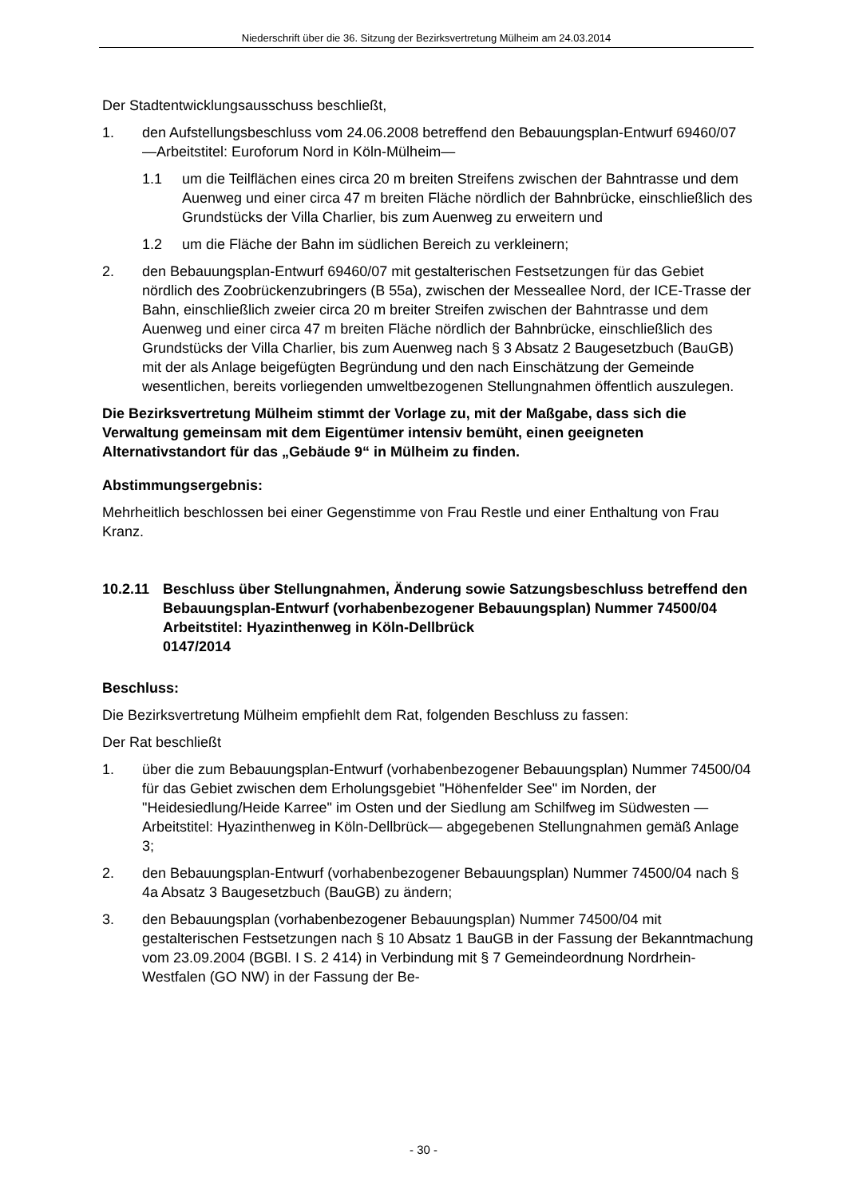Niederschrift über die 36. Sitzung der Bezirksvertretung Mülheim am 24.03.2014
Der Stadtentwicklungsausschuss beschließt,
1. den Aufstellungsbeschluss vom 24.06.2008 betreffend den Bebauungsplan-Entwurf 69460/07 —Arbeitstitel: Euroforum Nord in Köln-Mülheim—
1.1 um die Teilflächen eines circa 20 m breiten Streifens zwischen der Bahntrasse und dem Auenweg und einer circa 47 m breiten Fläche nördlich der Bahnbrücke, einschließlich des Grundstücks der Villa Charlier, bis zum Auenweg zu erweitern und
1.2 um die Fläche der Bahn im südlichen Bereich zu verkleinern;
2. den Bebauungsplan-Entwurf 69460/07 mit gestalterischen Festsetzungen für das Gebiet nördlich des Zoobrückenzubringers (B 55a), zwischen der Messeallee Nord, der ICE-Trasse der Bahn, einschließlich zweier circa 20 m breiter Streifen zwischen der Bahntrasse und dem Auenweg und einer circa 47 m breiten Fläche nördlich der Bahnbrücke, einschließlich des Grundstücks der Villa Charlier, bis zum Auenweg nach § 3 Absatz 2 Baugesetzbuch (BauGB) mit der als Anlage beigefügten Begründung und den nach Einschätzung der Gemeinde wesentlichen, bereits vorliegenden umweltbezogenen Stellungnahmen öffentlich auszulegen.
Die Bezirksvertretung Mülheim stimmt der Vorlage zu, mit der Maßgabe, dass sich die Verwaltung gemeinsam mit dem Eigentümer intensiv bemüht, einen geeigneten Alternativstandort für das „Gebäude 9“ in Mülheim zu finden.
Abstimmungsergebnis:
Mehrheitlich beschlossen bei einer Gegenstimme von Frau Restle und einer Enthaltung von Frau Kranz.
10.2.11 Beschluss über Stellungnahmen, Änderung sowie Satzungsbeschluss betreffend den Bebauungsplan-Entwurf (vorhabenbezogener Bebauungsplan) Nummer 74500/04
Arbeitstitel: Hyazinthenweg in Köln-Dellbrück
0147/2014
Beschluss:
Die Bezirksvertretung Mülheim empfiehlt dem Rat, folgenden Beschluss zu fassen:
Der Rat beschließt
1. über die zum Bebauungsplan-Entwurf (vorhabenbezogener Bebauungsplan) Nummer 74500/04 für das Gebiet zwischen dem Erholungsgebiet "Höhenfelder See" im Norden, der "Heidesiedlung/Heide Karree" im Osten und der Siedlung am Schilfweg im Südwesten —Arbeitstitel: Hyazinthenweg in Köln-Dellbrück— abgegebenen Stellungnahmen gemäß Anlage 3;
2. den Bebauungsplan-Entwurf (vorhabenbezogener Bebauungsplan) Nummer 74500/04 nach § 4a Absatz 3 Baugesetzbuch (BauGB) zu ändern;
3. den Bebauungsplan (vorhabenbezogener Bebauungsplan) Nummer 74500/04 mit gestalterischen Festsetzungen nach § 10 Absatz 1 BauGB in der Fassung der Bekanntmachung vom 23.09.2004 (BGBl. I S. 2 414) in Verbindung mit § 7 Gemeindeordnung Nordrhein-Westfalen (GO NW) in der Fassung der Be-
- 30 -